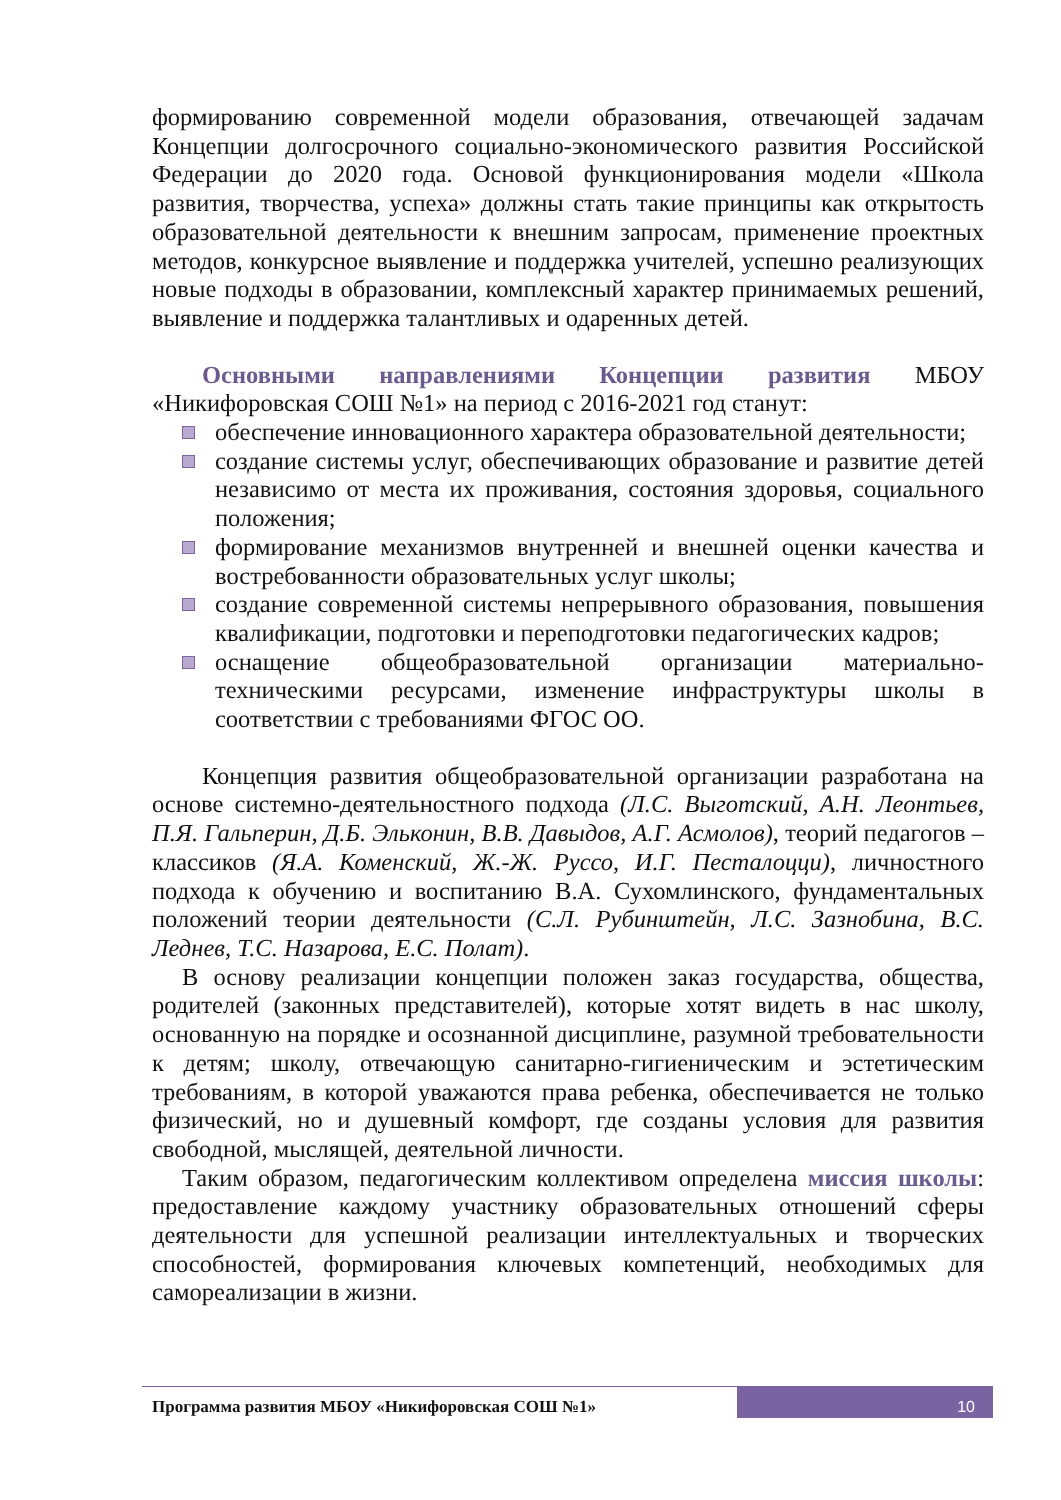формированию современной модели образования, отвечающей задачам Концепции долгосрочного социально-экономического развития Российской Федерации до 2020 года. Основой функционирования модели «Школа развития, творчества, успеха» должны стать такие принципы как открытость образовательной деятельности к внешним запросам, применение проектных методов, конкурсное выявление и поддержка учителей, успешно реализующих новые подходы в образовании, комплексный характер принимаемых решений, выявление и поддержка талантливых и одаренных детей.
Основными направлениями Концепции развития МБОУ «Никифоровская СОШ №1» на период с 2016-2021 год станут:
обеспечение инновационного характера образовательной деятельности;
создание системы услуг, обеспечивающих образование и развитие детей независимо от места их проживания, состояния здоровья, социального положения;
формирование механизмов внутренней и внешней оценки качества и востребованности образовательных услуг школы;
создание современной системы непрерывного образования, повышения квалификации, подготовки и переподготовки педагогических кадров;
оснащение общеобразовательной организации материально-техническими ресурсами, изменение инфраструктуры школы в соответствии с требованиями ФГОС ОО.
Концепция развития общеобразовательной организации разработана на основе системно-деятельностного подхода (Л.С. Выготский, А.Н. Леонтьев, П.Я. Гальперин, Д.Б. Эльконин, В.В. Давыдов, А.Г. Асмолов), теорий педагогов – классиков (Я.А. Коменский, Ж.-Ж. Руссо, И.Г. Песталоцци), личностного подхода к обучению и воспитанию В.А. Сухомлинского, фундаментальных положений теории деятельности (С.Л. Рубинштейн, Л.С. Зазнобина, В.С. Леднев, Т.С. Назарова, Е.С. Полат).
В основу реализации концепции положен заказ государства, общества, родителей (законных представителей), которые хотят видеть в нас школу, основанную на порядке и осознанной дисциплине, разумной требовательности к детям; школу, отвечающую санитарно-гигиеническим и эстетическим требованиям, в которой уважаются права ребенка, обеспечивается не только физический, но и душевный комфорт, где созданы условия для развития свободной, мыслящей, деятельной личности.
Таким образом, педагогическим коллективом определена миссия школы: предоставление каждому участнику образовательных отношений сферы деятельности для успешной реализации интеллектуальных и творческих способностей, формирования ключевых компетенций, необходимых для самореализации в жизни.
Программа развития МБОУ «Никифоровская СОШ №1»
10